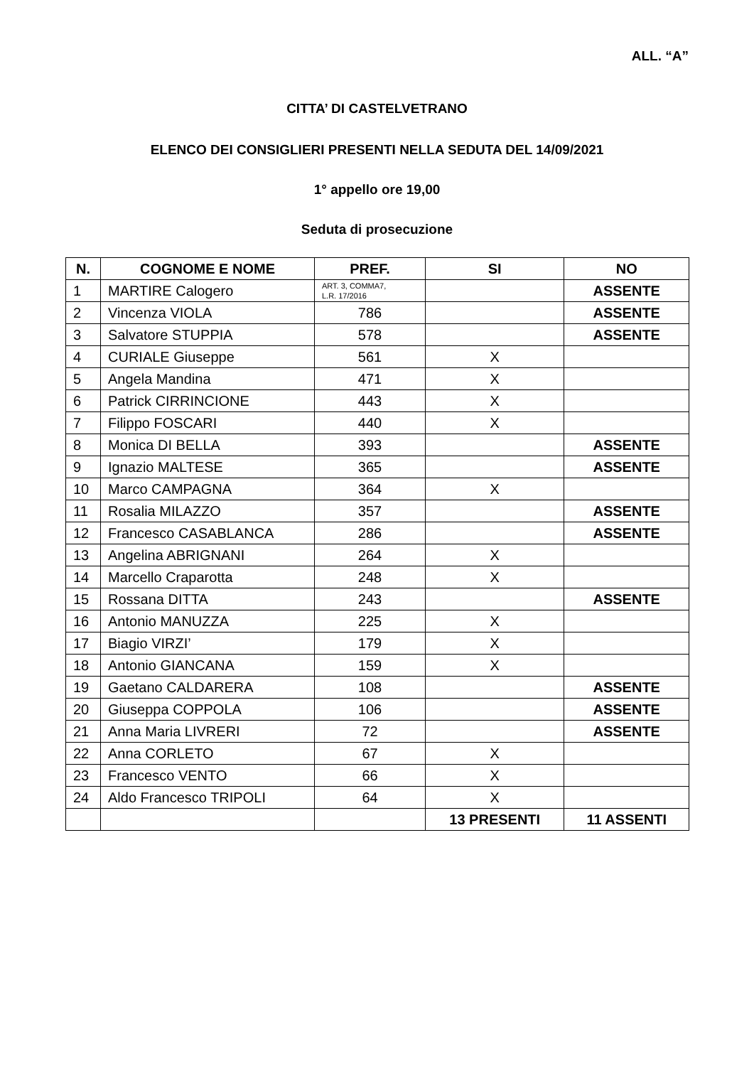ALL. “A”
CITTA’ DI CASTELVETRANO
ELENCO DEI CONSIGLIERI PRESENTI NELLA SEDUTA DEL 14/09/2021
1° appello ore 19,00
Seduta di prosecuzione
| N. | COGNOME E NOME | PREF. | SI | NO |
| --- | --- | --- | --- | --- |
| 1 | MARTIRE Calogero | ART. 3, COMMA7, L.R. 17/2016 | | ASSENTE |
| 2 | Vincenza VIOLA | 786 | | ASSENTE |
| 3 | Salvatore STUPPIA | 578 | | ASSENTE |
| 4 | CURIALE Giuseppe | 561 | X | |
| 5 | Angela Mandina | 471 | X | |
| 6 | Patrick CIRRINCIONE | 443 | X | |
| 7 | Filippo FOSCARI | 440 | X | |
| 8 | Monica DI BELLA | 393 | | ASSENTE |
| 9 | Ignazio MALTESE | 365 | | ASSENTE |
| 10 | Marco CAMPAGNA | 364 | X | |
| 11 | Rosalia MILAZZO | 357 | | ASSENTE |
| 12 | Francesco CASABLANCA | 286 | | ASSENTE |
| 13 | Angelina ABRIGNANI | 264 | X | |
| 14 | Marcello Craparotta | 248 | X | |
| 15 | Rossana DITTA | 243 | | ASSENTE |
| 16 | Antonio MANUZZA | 225 | X | |
| 17 | Biagio VIRZI’ | 179 | X | |
| 18 | Antonio GIANCANA | 159 | X | |
| 19 | Gaetano CALDARERA | 108 | | ASSENTE |
| 20 | Giuseppa COPPOLA | 106 | | ASSENTE |
| 21 | Anna Maria LIVRERI | 72 | | ASSENTE |
| 22 | Anna CORLETO | 67 | X | |
| 23 | Francesco VENTO | 66 | X | |
| 24 | Aldo Francesco TRIPOLI | 64 | X | |
| | | | 13 PRESENTI | 11 ASSENTI |